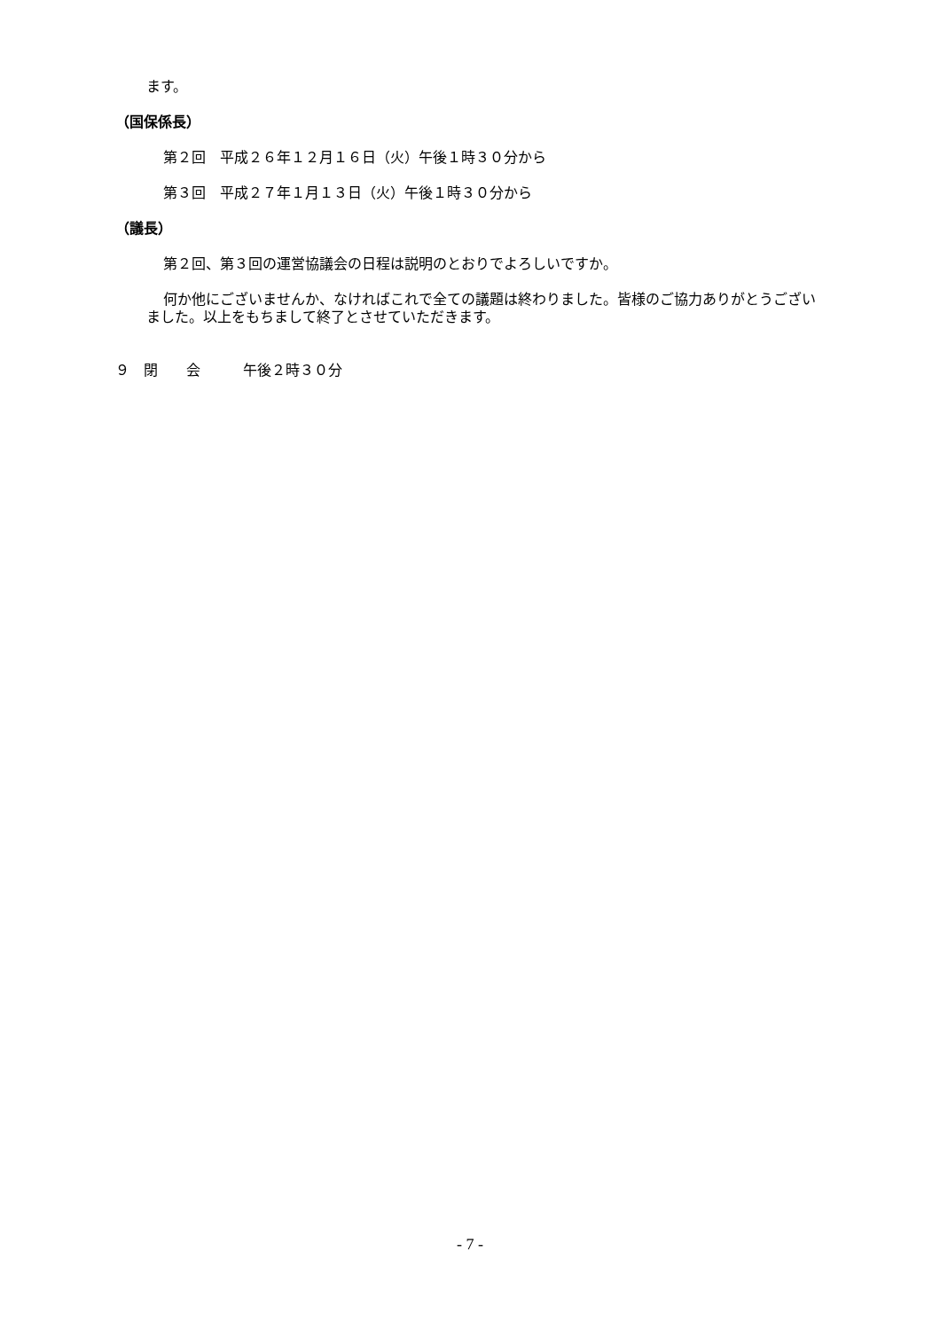ます。
（国保係長）
第２回　平成２６年１２月１６日（火）午後１時３０分から
第３回　平成２７年１月１３日（火）午後１時３０分から
（議長）
第２回、第３回の運営協議会の日程は説明のとおりでよろしいですか。
何か他にございませんか、なければこれで全ての議題は終わりました。皆様のご協力ありがとうございました。以上をもちまして終了とさせていただきます。
９　閉　　会　　　午後２時３０分
- 7 -